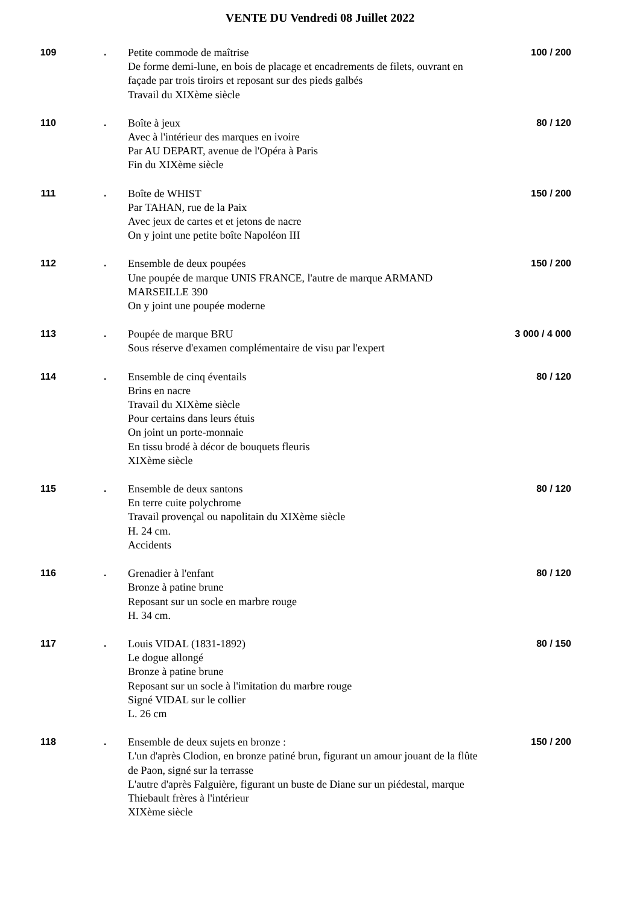VENTE DU Vendredi 08 Juillet 2022
109 .
Petite commode de maîtrise
De forme demi-lune, en bois de placage et encadrements de filets, ouvrant en façade par trois tiroirs et reposant sur des pieds galbés
Travail du XIXème siècle
100 / 200
110 .
Boîte à jeux
Avec à l'intérieur des marques en ivoire
Par AU DEPART, avenue de l'Opéra à Paris
Fin du XIXème siècle
80 / 120
111 .
Boîte de WHIST
Par TAHAN, rue de la Paix
Avec jeux de cartes et et jetons de nacre
On y joint une petite boîte Napoléon III
150 / 200
112 .
Ensemble de deux poupées
Une poupée de marque UNIS FRANCE, l'autre de marque ARMAND MARSEILLE 390
On y joint une poupée moderne
150 / 200
113 .
Poupée de marque BRU
Sous réserve d'examen complémentaire de visu par l'expert
3 000 / 4 000
114 .
Ensemble de cinq éventails
Brins en nacre
Travail du XIXème siècle
Pour certains dans leurs étuis
On joint un porte-monnaie
En tissu brodé à décor de bouquets fleuris
XIXème siècle
80 / 120
115 .
Ensemble de deux santons
En terre cuite polychrome
Travail provençal ou napolitain du XIXème siècle
H. 24 cm.
Accidents
80 / 120
116 .
Grenadier à l'enfant
Bronze à patine brune
Reposant sur un socle en marbre rouge
H. 34 cm.
80 / 120
117 .
Louis VIDAL (1831-1892)
Le dogue allongé
Bronze à patine brune
Reposant sur un socle à l'imitation du marbre rouge
Signé VIDAL sur le collier
L. 26 cm
80 / 150
118 .
Ensemble de deux sujets en bronze :
L'un d'après Clodion, en bronze patiné brun, figurant un amour jouant de la flûte de Paon, signé sur la terrasse
L'autre d'après Falguière, figurant un buste de Diane sur un piédestal, marque Thiebault frères à l'intérieur
XIXème siècle
150 / 200